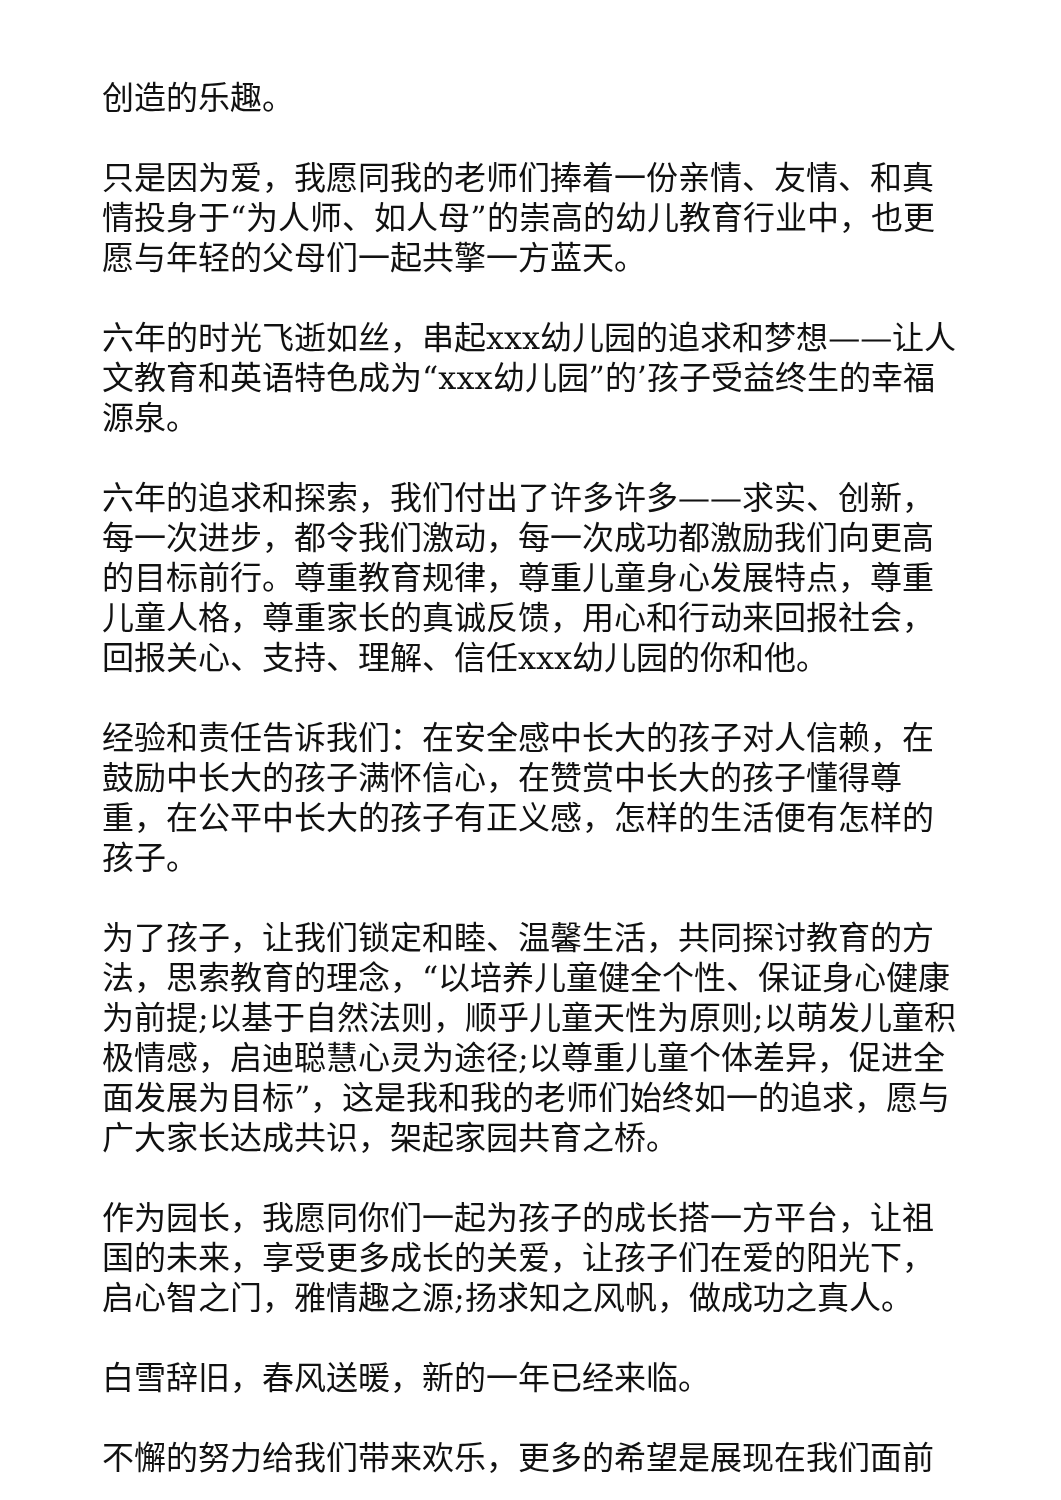创造的乐趣。
只是因为爱，我愿同我的老师们捧着一份亲情、友情、和真情投身于“为人师、如人母”的崇高的幼儿教育行业中，也更愿与年轻的父母们一起共擎一方蓝天。
六年的时光飞逝如丝，串起xxx幼儿园的追求和梦想——让人文教育和英语特色成为“xxx幼儿园”的’孩子受益终生的幸福源泉。
六年的追求和探索，我们付出了许多许多——求实、创新，每一次进步，都令我们激动，每一次成功都激励我们向更高的目标前行。尊重教育规律，尊重儿童身心发展特点，尊重儿童人格，尊重家长的真诚反馈，用心和行动来回报社会，回报关心、支持、理解、信任xxx幼儿园的你和他。
经验和责任告诉我们：在安全感中长大的孩子对人信赖，在鼓励中长大的孩子满怀信心，在赞赏中长大的孩子懂得尊重，在公平中长大的孩子有正义感，怎样的生活便有怎样的孩子。
为了孩子，让我们锁定和睦、温馨生活，共同探讨教育的方法，思索教育的理念，“以培养儿童健全个性、保证身心健康为前提;以基于自然法则，顺乎儿童天性为原则;以萌发儿童积极情感，启迪聪慧心灵为途径;以尊重儿童个体差异，促进全面发展为目标”，这是我和我的老师们始终如一的追求，愿与广大家长达成共识，架起家园共育之桥。
作为园长，我愿同你们一起为孩子的成长搭一方平台，让祖国的未来，享受更多成长的关爱，让孩子们在爱的阳光下，启心智之门，雅情趣之源;扬求知之风帆，做成功之真人。
白雪辞旧，春风送暖，新的一年已经来临。
不懈的努力给我们带来欢乐，更多的希望是展现在我们面前